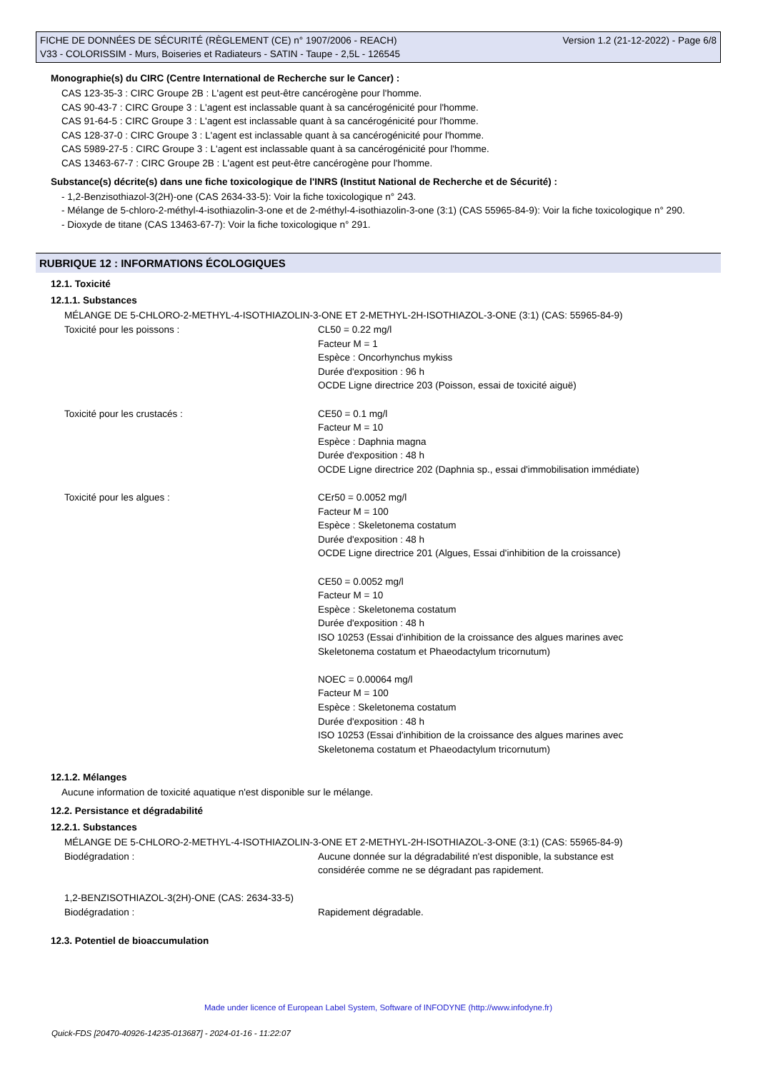FICHE DE DONNÉES DE SÉCURITÉ (RÈGLEMENT (CE) n° 1907/2006 - REACH)
V33 - COLORISSIM - Murs, Boiseries et Radiateurs - SATIN - Taupe - 2,5L - 126545
Version 1.2 (21-12-2022) - Page 6/8
Monographie(s) du CIRC (Centre International de Recherche sur le Cancer) :
CAS 123-35-3 : CIRC Groupe 2B : L'agent est peut-être cancérogène pour l'homme.
CAS 90-43-7 : CIRC Groupe 3 : L'agent est inclassable quant à sa cancérogénicité pour l'homme.
CAS 91-64-5 : CIRC Groupe 3 : L'agent est inclassable quant à sa cancérogénicité pour l'homme.
CAS 128-37-0 : CIRC Groupe 3 : L'agent est inclassable quant à sa cancérogénicité pour l'homme.
CAS 5989-27-5 : CIRC Groupe 3 : L'agent est inclassable quant à sa cancérogénicité pour l'homme.
CAS 13463-67-7 : CIRC Groupe 2B : L'agent est peut-être cancérogène pour l'homme.
Substance(s) décrite(s) dans une fiche toxicologique de l'INRS (Institut National de Recherche et de Sécurité) :
- 1,2-Benzisothiazol-3(2H)-one (CAS 2634-33-5): Voir la fiche toxicologique n° 243.
- Mélange de 5-chloro-2-méthyl-4-isothiazolin-3-one et de 2-méthyl-4-isothiazolin-3-one (3:1) (CAS 55965-84-9): Voir la fiche toxicologique n° 290.
- Dioxyde de titane (CAS 13463-67-7): Voir la fiche toxicologique n° 291.
RUBRIQUE 12 : INFORMATIONS ÉCOLOGIQUES
12.1. Toxicité
12.1.1. Substances
MÉLANGE DE 5-CHLORO-2-METHYL-4-ISOTHIAZOLIN-3-ONE ET 2-METHYL-2H-ISOTHIAZOL-3-ONE (3:1) (CAS: 55965-84-9)
| Toxicité pour les poissons : | CL50 = 0.22 mg/l Facteur M = 1 Espèce : Oncorhynchus mykiss Durée d'exposition : 96 h OCDE Ligne directrice 203 (Poisson, essai de toxicité aiguë) |
| Toxicité pour les crustacés : | CE50 = 0.1 mg/l Facteur M = 10 Espèce : Daphnia magna Durée d'exposition : 48 h OCDE Ligne directrice 202 (Daphnia sp., essai d'immobilisation immédiate) |
| Toxicité pour les algues : | CEr50 = 0.0052 mg/l Facteur M = 100 Espèce : Skeletonema costatum Durée d'exposition : 48 h OCDE Ligne directrice 201 (Algues, Essai d'inhibition de la croissance) CE50 = 0.0052 mg/l Facteur M = 10 Espèce : Skeletonema costatum Durée d'exposition : 48 h ISO 10253 (Essai d'inhibition de la croissance des algues marines avec Skeletonema costatum et Phaeodactylum tricornutum) NOEC = 0.00064 mg/l Facteur M = 100 Espèce : Skeletonema costatum Durée d'exposition : 48 h ISO 10253 (Essai d'inhibition de la croissance des algues marines avec Skeletonema costatum et Phaeodactylum tricornutum) |
12.1.2. Mélanges
Aucune information de toxicité aquatique n'est disponible sur le mélange.
12.2. Persistance et dégradabilité
12.2.1. Substances
MÉLANGE DE 5-CHLORO-2-METHYL-4-ISOTHIAZOLIN-3-ONE ET 2-METHYL-2H-ISOTHIAZOL-3-ONE (3:1) (CAS: 55965-84-9)
| Biodégradation : | Aucune donnée sur la dégradabilité n'est disponible, la substance est considérée comme ne se dégradant pas rapidement. |
1,2-BENZISOTHIAZOL-3(2H)-ONE (CAS: 2634-33-5)
| Biodégradation : | Rapidement dégradable. |
12.3. Potentiel de bioaccumulation
Made under licence of European Label System, Software of INFODYNE (http://www.infodyne.fr)
Quick-FDS [20470-40926-14235-013687] - 2024-01-16 - 11:22:07